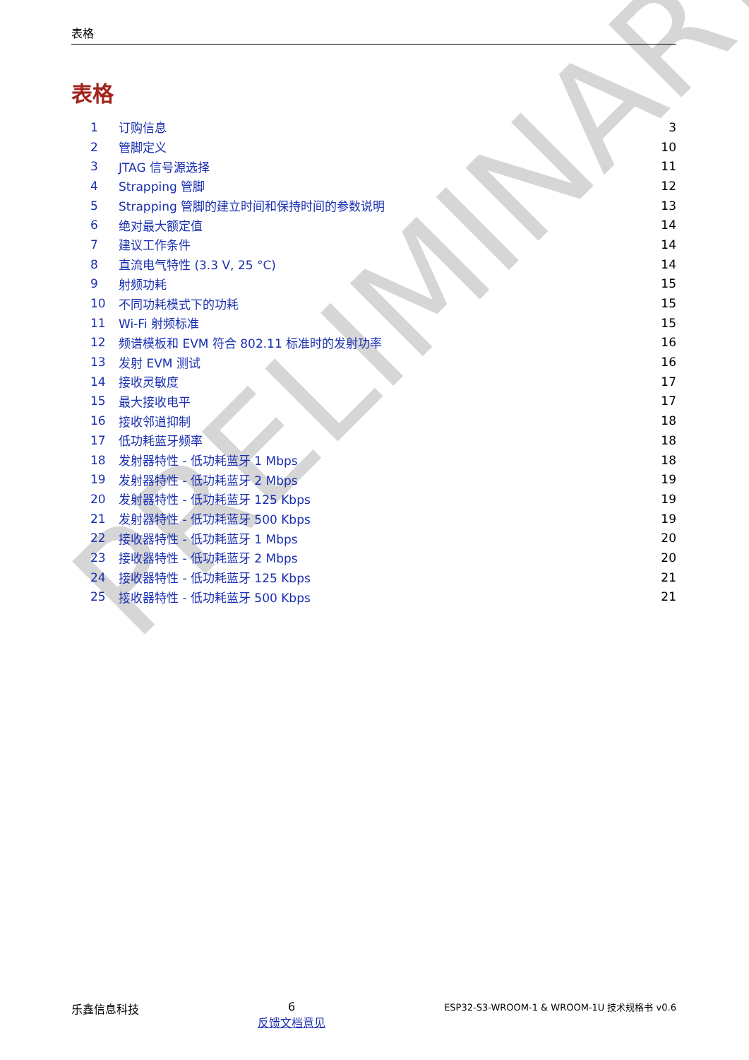PRELIMINARY
表格
表格
| 1 | 订购信息 | 3 |
| 2 | 管脚定义 | 10 |
| 3 | JTAG 信号源选择 | 11 |
| 4 | Strapping 管脚 | 12 |
| 5 | Strapping 管脚的建立时间和保持时间的参数说明 | 13 |
| 6 | 绝对最大额定值 | 14 |
| 7 | 建议工作条件 | 14 |
| 8 | 直流电气特性 (3.3 V, 25 °C) | 14 |
| 9 | 射频功耗 | 15 |
| 10 | 不同功耗模式下的功耗 | 15 |
| 11 | Wi-Fi 射频标准 | 15 |
| 12 | 频谱模板和 EVM 符合 802.11 标准时的发射功率 | 16 |
| 13 | 发射 EVM 测试 | 16 |
| 14 | 接收灵敏度 | 17 |
| 15 | 最大接收电平 | 17 |
| 16 | 接收邻道抑制 | 18 |
| 17 | 低功耗蓝牙频率 | 18 |
| 18 | 发射器特性 - 低功耗蓝牙 1 Mbps | 18 |
| 19 | 发射器特性 - 低功耗蓝牙 2 Mbps | 19 |
| 20 | 发射器特性 - 低功耗蓝牙 125 Kbps | 19 |
| 21 | 发射器特性 - 低功耗蓝牙 500 Kbps | 19 |
| 22 | 接收器特性 - 低功耗蓝牙 1 Mbps | 20 |
| 23 | 接收器特性 - 低功耗蓝牙 2 Mbps | 20 |
| 24 | 接收器特性 - 低功耗蓝牙 125 Kbps | 21 |
| 25 | 接收器特性 - 低功耗蓝牙 500 Kbps | 21 |
乐鑫信息科技 6
反馈文档意见
ESP32-S3-WROOM-1 & WROOM-1U 技术规格书 v0.6